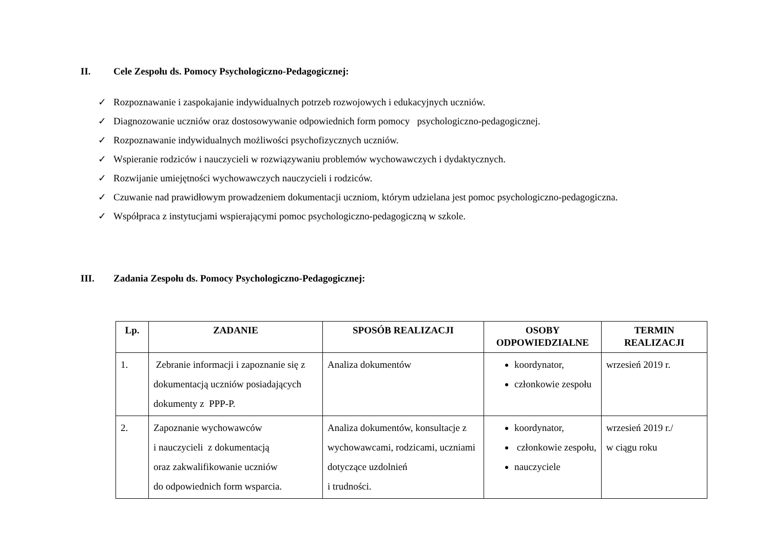II. Cele Zespołu ds. Pomocy Psychologiczno-Pedagogicznej:
✓ Rozpoznawanie i zaspokajanie indywidualnych potrzeb rozwojowych i edukacyjnych uczniów.
✓ Diagnozowanie uczniów oraz dostosowywanie odpowiednich form pomocy psychologiczno-pedagogicznej.
✓ Rozpoznawanie indywidualnych możliwości psychofizycznych uczniów.
✓ Wspieranie rodziców i nauczycieli w rozwiązywaniu problemów wychowawczych i dydaktycznych.
✓ Rozwijanie umiejętności wychowawczych nauczycieli i rodziców.
✓ Czuwanie nad prawidłowym prowadzeniem dokumentacji uczniom, którym udzielana jest pomoc psychologiczno-pedagogiczna.
✓ Współpraca z instytucjami wspierającymi pomoc psychologiczno-pedagogiczną w szkole.
III. Zadania Zespołu ds. Pomocy Psychologiczno-Pedagogicznej:
| Lp. | ZADANIE | SPOSÓB REALIZACJI | OSOBY ODPOWIEDZIALNE | TERMIN REALIZACJI |
| --- | --- | --- | --- | --- |
| 1. | Zebranie informacji i zapoznanie się z dokumentacją uczniów posiadających dokumenty z PPP-P. | Analiza dokumentów | koordynator, członkowie zespołu | wrzesień 2019 r. |
| 2. | Zapoznanie wychowawców i nauczycieli z dokumentacją oraz zakwalifikowanie uczniów do odpowiednich form wsparcia. | Analiza dokumentów, konsultacje z wychowawcami, rodzicami, uczniami dotyczące uzdolnień i trudności. | koordynator, członkowie zespołu, nauczyciele | wrzesień 2019 r./ w ciągu roku |